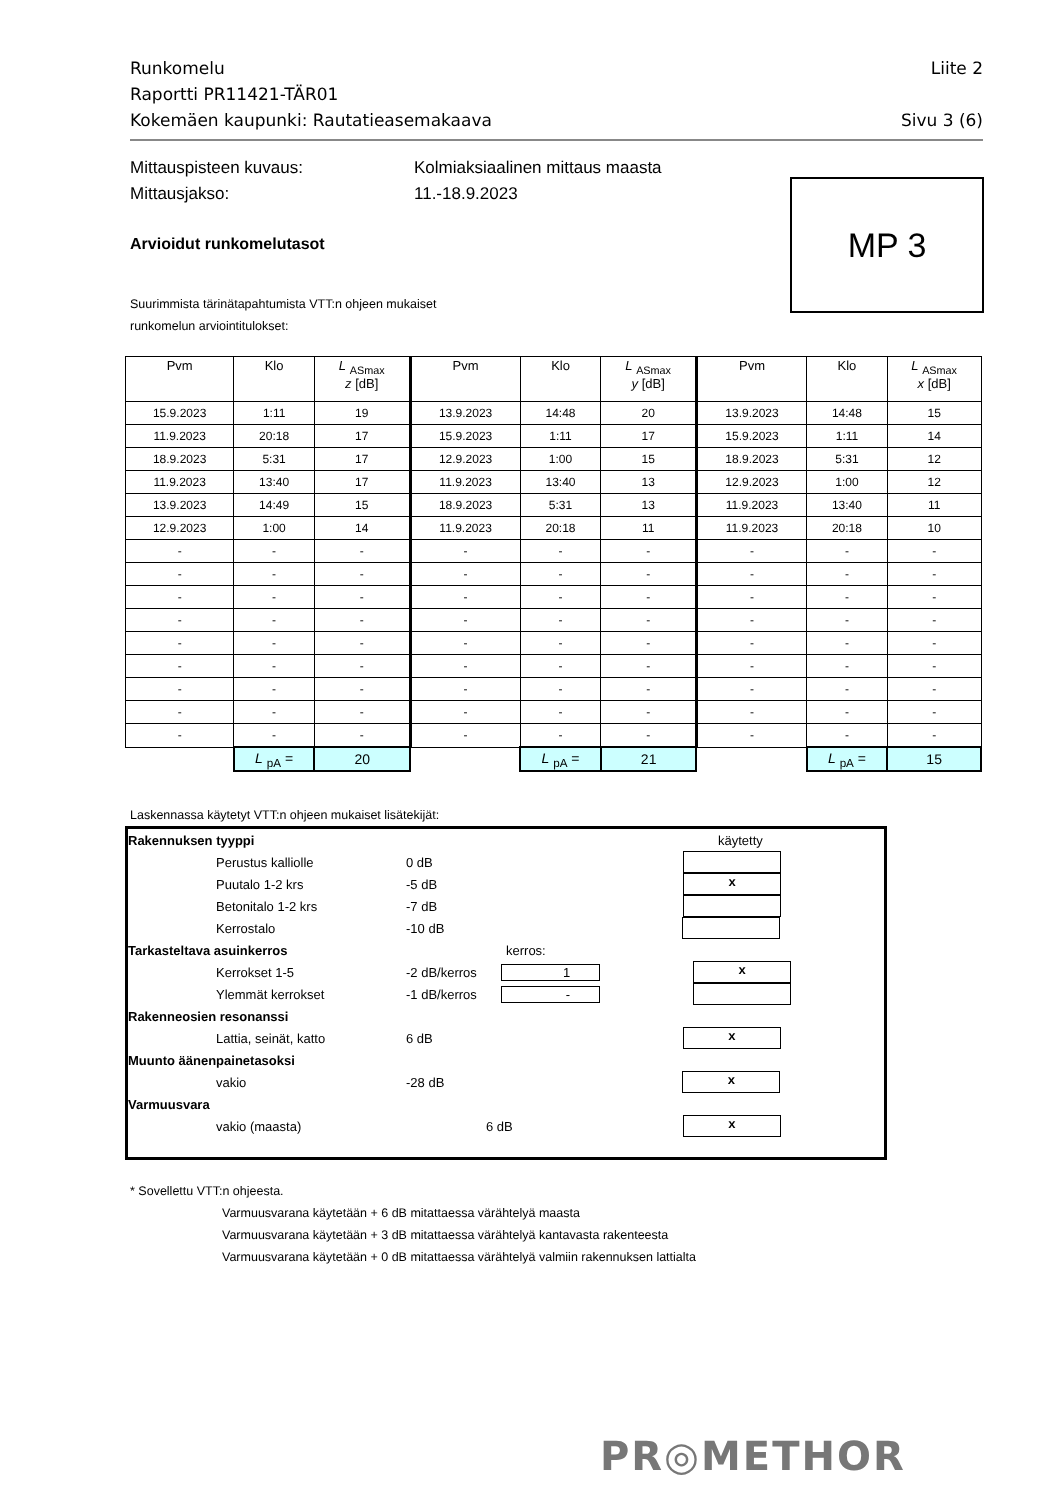Runkomelu Liite 2
Raportti PR11421-TÄR01
Kokemäen kaupunki: Rautatieasemakaava Sivu 3 (6)
Mittauspisteen kuvaus: Kolmiaksiaalinen mittaus maasta
Mittausjakso: 11.-18.9.2023
MP 3
Arvioidut runkomelutasot
Suurimmista tärinätapahtumista VTT:n ohjeen mukaiset
runkomelun arviointitulokset:
| Pvm | Klo | L <sub>ASmax</sub> z [dB] | Pvm | Klo | L <sub>ASmax</sub> y [dB] | Pvm | Klo | L <sub>ASmax</sub> x [dB] |
| --- | --- | --- | --- | --- | --- | --- | --- | --- |
| 15.9.2023 | 1:11 | 19 | 13.9.2023 | 14:48 | 20 | 13.9.2023 | 14:48 | 15 |
| 11.9.2023 | 20:18 | 17 | 15.9.2023 | 1:11 | 17 | 15.9.2023 | 1:11 | 14 |
| 18.9.2023 | 5:31 | 17 | 12.9.2023 | 1:00 | 15 | 18.9.2023 | 5:31 | 12 |
| 11.9.2023 | 13:40 | 17 | 11.9.2023 | 13:40 | 13 | 12.9.2023 | 1:00 | 12 |
| 13.9.2023 | 14:49 | 15 | 18.9.2023 | 5:31 | 13 | 11.9.2023 | 13:40 | 11 |
| 12.9.2023 | 1:00 | 14 | 11.9.2023 | 20:18 | 11 | 11.9.2023 | 20:18 | 10 |
| - | - | - | - | - | - | - | - | - |
| - | - | - | - | - | - | - | - | - |
| - | - | - | - | - | - | - | - | - |
| - | - | - | - | - | - | - | - | - |
| - | - | - | - | - | - | - | - | - |
| - | - | - | - | - | - | - | - | - |
| - | - | - | - | - | - | - | - | - |
| - | - | - | - | - | - | - | - | - |
| - | - | - | - | - | - | - | - | - |
| | L <sub>pA</sub> = | 20 | | L <sub>pA</sub> = | 21 | | L <sub>pA</sub> = | 15 |
Laskennassa käytetyt VTT:n ohjeen mukaiset lisätekijät:
Rakennuksen tyyppi käytetty
Perustus kalliolle 0 dB
Puutalo 1-2 krs -5 dB x
Betonitalo 1-2 krs -7 dB
Kerrostalo -10 dB
Tarkasteltava asuinkerros kerros:
Kerrokset 1-5 -2 dB/kerros 1 x
Ylemmät kerrokset -1 dB/kerros -
Rakenneosien resonanssi
Lattia, seinät, katto 6 dB x
Muunto äänenpainetasoksi
vakio -28 dB x
Varmuusvara
vakio (maasta) 6 dB x
* Sovellettu VTT:n ohjeesta.
Varmuusvarana käytetään + 6 dB mitattaessa värähtelyä maasta
Varmuusvarana käytetään + 3 dB mitattaessa värähtelyä kantavasta rakenteesta
Varmuusvarana käytetään + 0 dB mitattaessa värähtelyä valmiin rakennuksen lattialta
PR◎METHOR